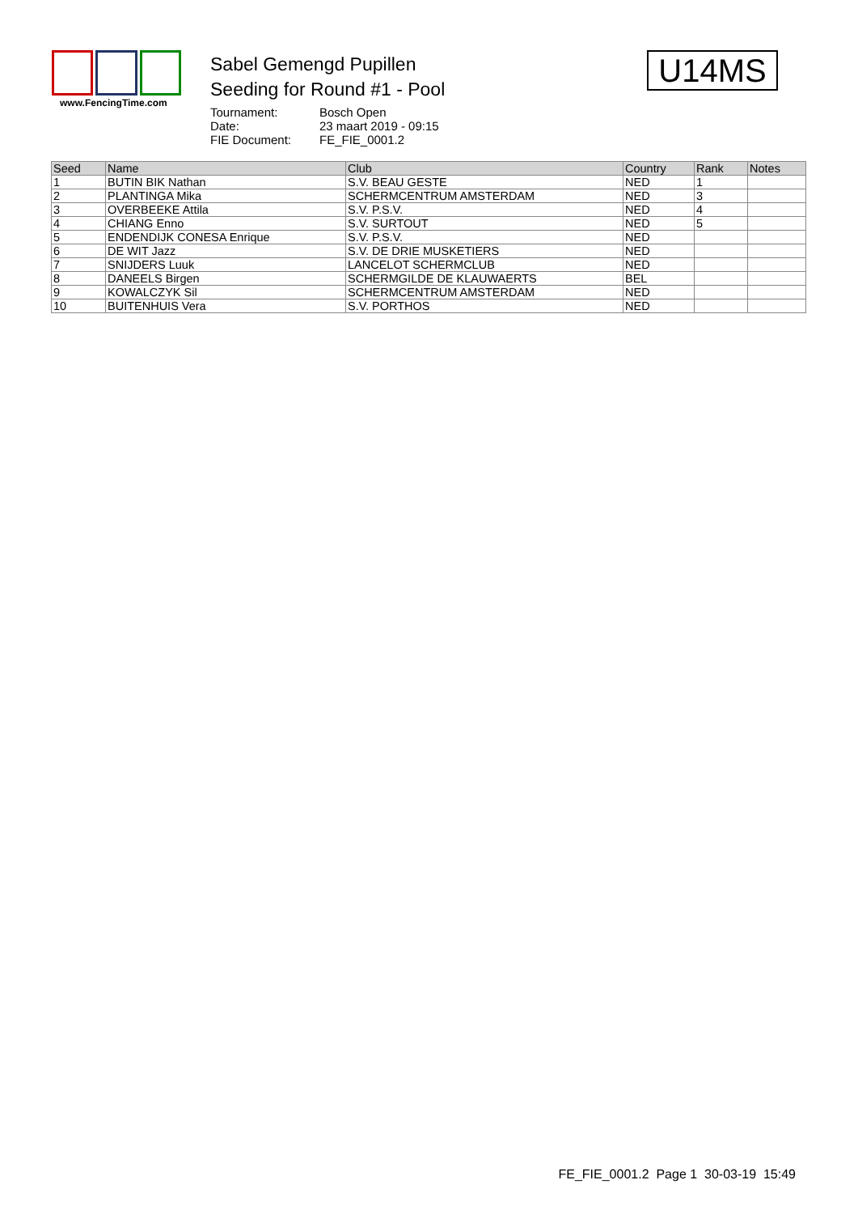www.FencingTime.com
Sabel Gemengd Pupillen
Seeding for Round #1 - Pool
Tournament: Bosch Open Date: 23 maart 2019 - 09:15 FIE Document: FE_FIE_0001.2
U14MS
| Seed | Name | Club | Country | Rank | Notes |
| --- | --- | --- | --- | --- | --- |
| 1 | BUTIN BIK Nathan | S.V. BEAU GESTE | NED | 1 | |
| 2 | PLANTINGA Mika | SCHERMCENTRUM AMSTERDAM | NED | 3 | |
| 3 | OVERBEEKE Attila | S.V. P.S.V. | NED | 4 | |
| 4 | CHIANG Enno | S.V. SURTOUT | NED | 5 | |
| 5 | ENDENDIJK CONESA Enrique | S.V. P.S.V. | NED | | |
| 6 | DE WIT Jazz | S.V. DE DRIE MUSKETIERS | NED | | |
| 7 | SNIJDERS Luuk | LANCELOT SCHERMCLUB | NED | | |
| 8 | DANEELS Birgen | SCHERMGILDE DE KLAUWAERTS | BEL | | |
| 9 | KOWALCZYK Sil | SCHERMCENTRUM AMSTERDAM | NED | | |
| 10 | BUITENHUIS Vera | S.V. PORTHOS | NED | | |
FE_FIE_0001.2 Page 1 30-03-19 15:49